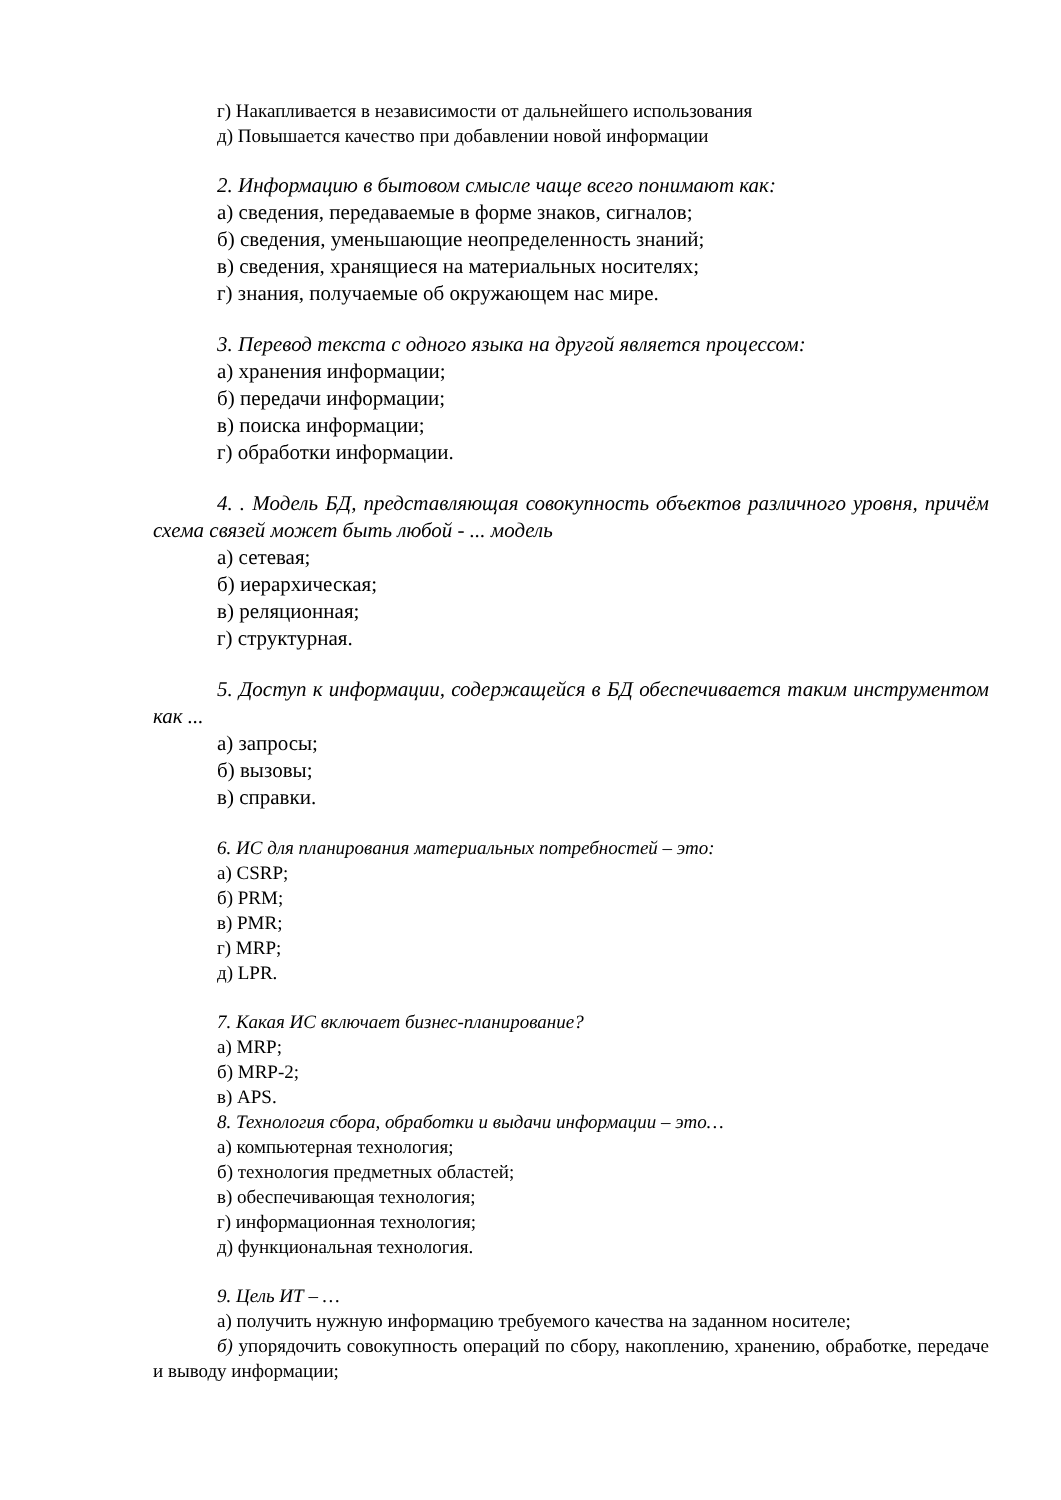г) Накапливается в независимости от дальнейшего использования
д) Повышается качество при добавлении новой информации
2. Информацию в бытовом смысле чаще всего понимают как:
а) сведения, передаваемые в форме знаков, сигналов;
б) сведения, уменьшающие неопределенность знаний;
в) сведения, хранящиеся на материальных носителях;
г) знания, получаемые об окружающем нас мире.
3. Перевод текста с одного языка на другой является процессом:
а) хранения информации;
б) передачи информации;
в) поиска информации;
г) обработки информации.
4. . Модель БД, представляющая совокупность объектов различного уровня, причём схема связей может быть любой - ... модель
а) сетевая;
б) иерархическая;
в) реляционная;
г) структурная.
5. Доступ к информации, содержащейся в БД обеспечивается таким инструментом как ...
а) запросы;
б) вызовы;
в) справки.
6. ИС для планирования материальных потребностей – это:
а) CSRP;
б) PRM;
в) PMR;
г) MRP;
д) LPR.
7. Какая ИС включает бизнес-планирование?
а) MRP;
б) MRP-2;
в) APS.
8. Технология сбора, обработки и выдачи информации – это…
а) компьютерная технология;
б) технология предметных областей;
в) обеспечивающая технология;
г) информационная технология;
д) функциональная технология.
9. Цель ИТ – …
а) получить нужную информацию требуемого качества на заданном носителе;
б) упорядочить совокупность операций по сбору, накоплению, хранению, обработке, передаче и выводу информации;